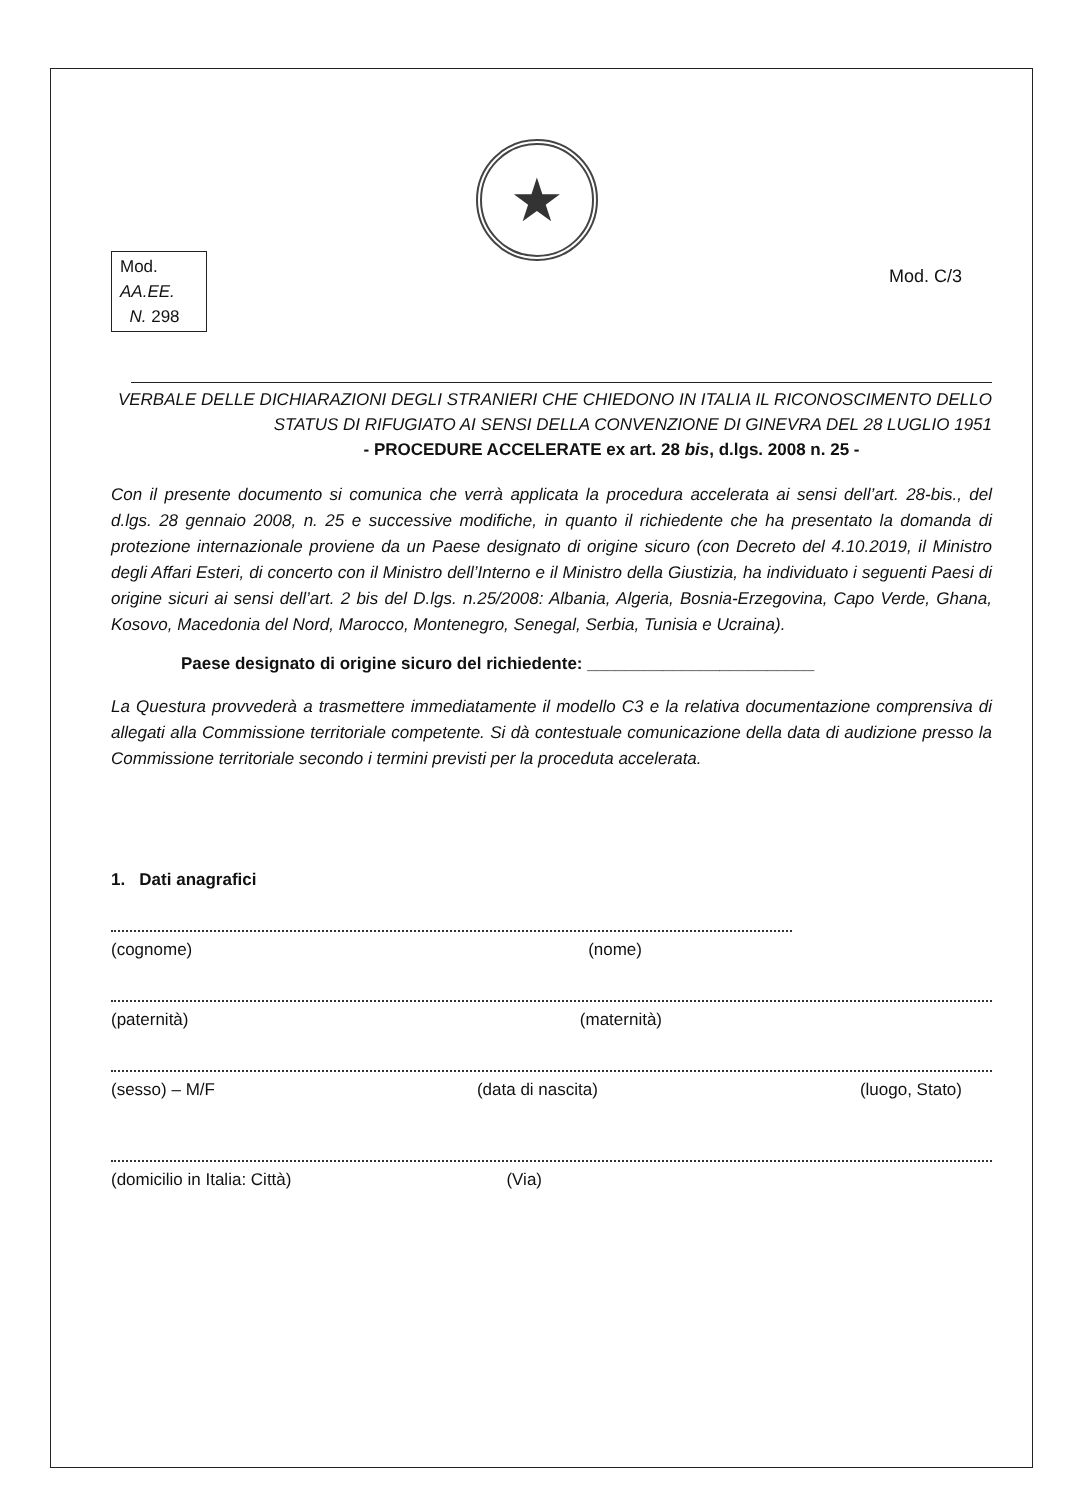★
Mod.
AA.EE.
N. 298
Mod. C/3
VERBALE DELLE DICHIARAZIONI DEGLI STRANIERI CHE CHIEDONO IN ITALIA IL RICONOSCIMENTO DELLO
STATUS DI RIFUGIATO AI SENSI DELLA CONVENZIONE DI GINEVRA DEL 28 LUGLIO 1951
- PROCEDURE ACCELERATE ex art. 28 bis, d.lgs. 2008 n. 25 -
Con il presente documento si comunica che verrà applicata la procedura accelerata ai sensi dell’art. 28-bis., del d.lgs. 28 gennaio 2008, n. 25 e successive modifiche, in quanto il richiedente che ha presentato la domanda di protezione internazionale proviene da un Paese designato di origine sicuro (con Decreto del 4.10.2019, il Ministro degli Affari Esteri, di concerto con il Ministro dell’Interno e il Ministro della Giustizia, ha individuato i seguenti Paesi di origine sicuri ai sensi dell’art. 2 bis del D.lgs. n.25/2008: Albania, Algeria, Bosnia-Erzegovina, Capo Verde, Ghana, Kosovo, Macedonia del Nord, Marocco, Montenegro, Senegal, Serbia, Tunisia e Ucraina).
Paese designato di origine sicuro del richiedente: ________________________
La Questura provvederà a trasmettere immediatamente il modello C3 e la relativa documentazione comprensiva di allegati alla Commissione territoriale competente. Si dà contestuale comunicazione della data di audizione presso la Commissione territoriale secondo i termini previsti per la proceduta accelerata.
1. Dati anagrafici
(cognome) (nome)
(paternità) (maternità)
(sesso) – M/F (data di nascita) (luogo, Stato)
(domicilio in Italia: Città) (Via)